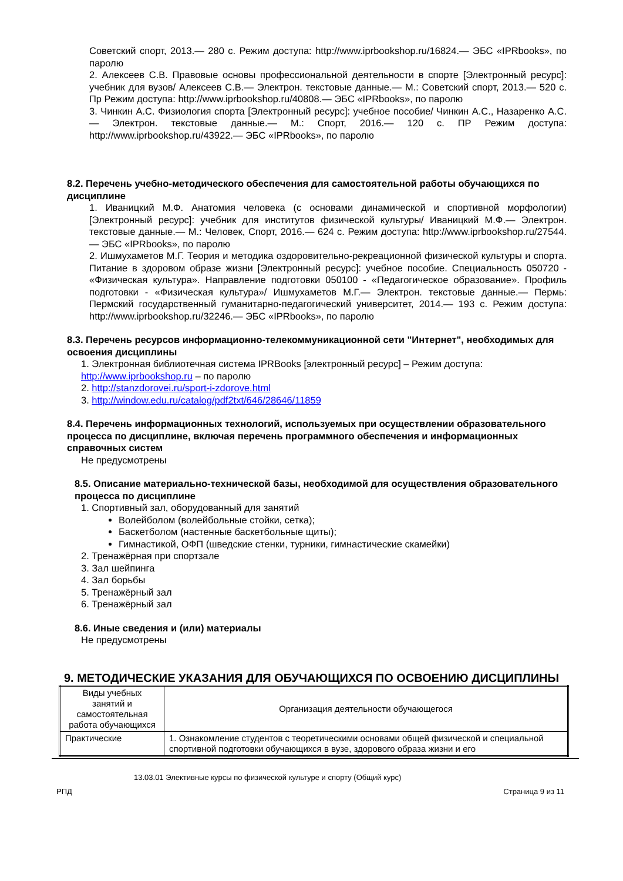Советский спорт, 2013.— 280 с. Режим доступа: http://www.iprbookshop.ru/16824.— ЭБС «IPRbooks», по паролю
2. Алексеев С.В. Правовые основы профессиональной деятельности в спорте [Электронный ресурс]: учебник для вузов/ Алексеев С.В.— Электрон. текстовые данные.— М.: Советский спорт, 2013.— 520 с. Пр Режим доступа: http://www.iprbookshop.ru/40808.— ЭБС «IPRbooks», по паролю
3. Чинкин А.С. Физиология спорта [Электронный ресурс]: учебное пособие/ Чинкин А.С., Назаренко А.С.— Электрон. текстовые данные.— М.: Спорт, 2016.— 120 с. ПР Режим доступа: http://www.iprbookshop.ru/43922.— ЭБС «IPRbooks», по паролю
8.2. Перечень учебно-методического обеспечения для самостоятельной работы обучающихся по дисциплине
1. Иваницкий М.Ф. Анатомия человека (с основами динамической и спортивной морфологии) [Электронный ресурс]: учебник для институтов физической культуры/ Иваницкий М.Ф.— Электрон. текстовые данные.— М.: Человек, Спорт, 2016.— 624 с. Режим доступа: http://www.iprbookshop.ru/27544.— ЭБС «IPRbooks», по паролю
2. Ишмухаметов М.Г. Теория и методика оздоровительно-рекреационной физической культуры и спорта. Питание в здоровом образе жизни [Электронный ресурс]: учебное пособие. Специальность 050720 - «Физическая культура». Направление подготовки 050100 - «Педагогическое образование». Профиль подготовки - «Физическая культура»/ Ишмухаметов М.Г.— Электрон. текстовые данные.— Пермь: Пермский государственный гуманитарно-педагогический университет, 2014.— 193 с. Режим доступа: http://www.iprbookshop.ru/32246.— ЭБС «IPRbooks», по паролю
8.3. Перечень ресурсов информационно-телекоммуникационной сети "Интернет", необходимых для освоения дисциплины
1. Электронная библиотечная система IPRBooks [электронный ресурс] – Режим доступа:
http://www.iprbookshop.ru – по паролю
2. http://stanzdorovei.ru/sport-i-zdorove.html
3. http://window.edu.ru/catalog/pdf2txt/646/28646/11859
8.4. Перечень информационных технологий, используемых при осуществлении образовательного процесса по дисциплине, включая перечень программного обеспечения и информационных справочных систем
Не предусмотрены
8.5. Описание материально-технической базы, необходимой для осуществления образовательного процесса по дисциплине
1. Спортивный зал, оборудованный для занятий
Волейболом (волейбольные стойки, сетка);
Баскетболом (настенные баскетбольные щиты);
Гимнастикой, ОФП (шведские стенки, турники, гимнастические скамейки)
2. Тренажёрная при спортзале
3. Зал шейпинга
4. Зал борьбы
5. Тренажёрный зал
6. Тренажёрный зал
8.6. Иные сведения и (или) материалы
Не предусмотрены
9. МЕТОДИЧЕСКИЕ УКАЗАНИЯ ДЛЯ ОБУЧАЮЩИХСЯ ПО ОСВОЕНИЮ ДИСЦИПЛИНЫ
| Виды учебных занятий и самостоятельная работа обучающихся | Организация деятельности обучающегося |
| Практические | 1. Ознакомление студентов с теоретическими основами общей физической и специальной спортивной подготовки обучающихся в вузе, здорового образа жизни и его |
13.03.01 Элективные курсы по физической культуре и спорту (Общий курс)
РПД Страница 9 из 11